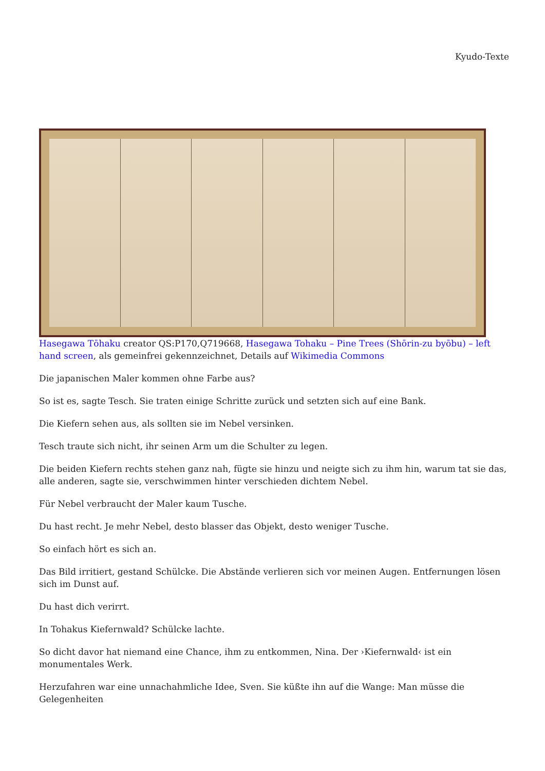Kyudo-Texte
Hasegawa Tōhaku creator QS:P170,Q719668, Hasegawa Tohaku – Pine Trees (Shōrin-zu byōbu) – left hand screen, als gemeinfrei gekennzeichnet, Details auf Wikimedia Commons
Die japanischen Maler kommen ohne Farbe aus?
So ist es, sagte Tesch. Sie traten einige Schritte zurück und setzten sich auf eine Bank.
Die Kiefern sehen aus, als sollten sie im Nebel versinken.
Tesch traute sich nicht, ihr seinen Arm um die Schulter zu legen.
Die beiden Kiefern rechts stehen ganz nah, fügte sie hinzu und neigte sich zu ihm hin, warum tat sie das, alle anderen, sagte sie, verschwimmen hinter verschieden dichtem Nebel.
Für Nebel verbraucht der Maler kaum Tusche.
Du hast recht. Je mehr Nebel, desto blasser das Objekt, desto weniger Tusche.
So einfach hört es sich an.
Das Bild irritiert, gestand Schülcke. Die Abstände verlieren sich vor meinen Augen. Entfernungen lösen sich im Dunst auf.
Du hast dich verirrt.
In Tohakus Kiefernwald? Schülcke lachte.
So dicht davor hat niemand eine Chance, ihm zu entkommen, Nina. Der ›Kiefernwald‹ ist ein monumentales Werk.
Herzufahren war eine unnachahmliche Idee, Sven. Sie küßte ihn auf die Wange: Man müsse die Gelegenheiten